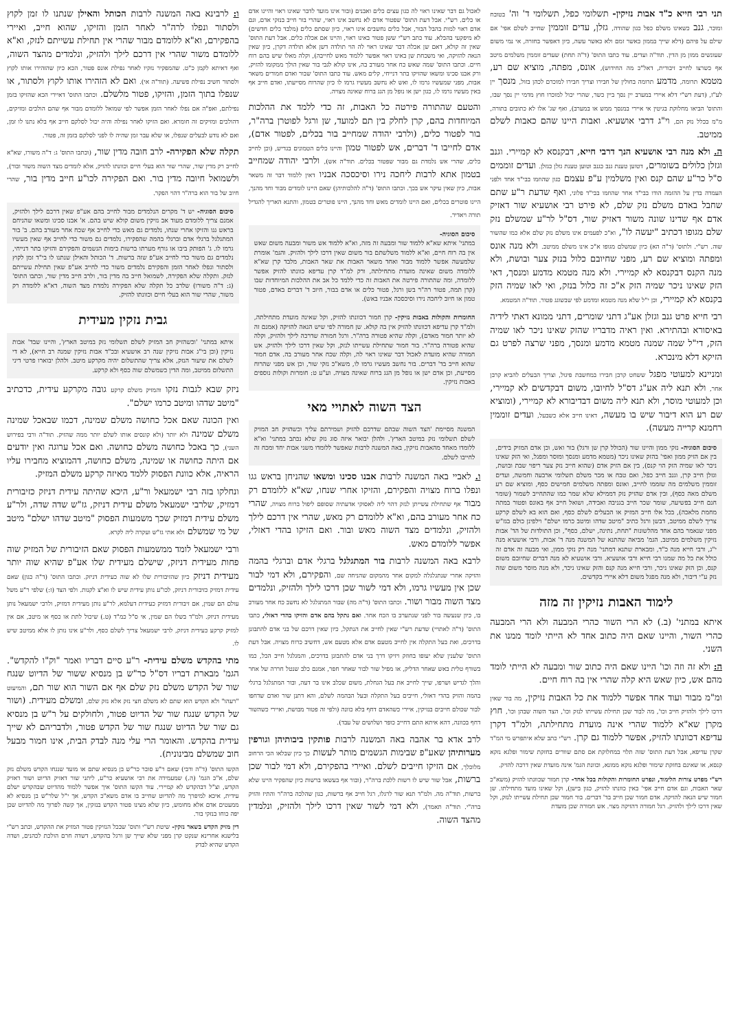תני רבי חייא כ"ד אבות נזיקין- תשלומי כפל, תשלומי ד' וה' בטובח ומוכר, גנב כשאינו משלם כפל כגון שהודה, גזלן, עדים זוממין שחייב לשלם אפי' אם שילם על פיהם (דלא שייך בממון כאשר זמם ולא כאשר עשה, כיון דאפשר בחזרה, אי נמי משום שעונשים ממון מן הדין. תוד"ה ועדים. עוד כתבו התוס' (ד"ה תחת) שעדים זוממין משלמים מיטב אף כשרצו לחייב זיבורית, דאל"כ מה החידוש), אונס, מפתה, מוציא שם רע, מטמא תרומה, מדמע תרומה בחולין של חבירו וצריך חבירו למוכרם לכהן בזול, מנסך יין לע"ז, (דעת רש"י דלא איירי במערב יין נסך ביין כשר, שהרי יכול למוכרו חוץ מדמי יין נסך שבו, והתוס' הביאו מחלוקת בגיטין אי איירי במנסך ממש או במערב), ואף שג' אלו לא כתובים בתורה, מ"מ בכלל נזק הם, וי"ג דרבי אושעיא. ואבות היינו שהם כאבות לשלם ממיטב.
ה. ולא מנה רבי אושעיא הנך דרבי חייא, דבקנסא לא קמיירי. וגנב וגזלן כלולים בשומרים, דטוען טענת גנב כגנב וטוען טענת גזלן כגזלן. ועדים זוממים ס"ל כר"ע שהם קנס ואין משלמין ע"פ עצמם כגון שהוזמו בבי"ד אחד ולפני העמדה בדין על ההזמה הודו בבי"ד אחר שהוזמו בבי"ד פלוני, ואף שדעת ר"ע שתם שחבל באדם משלם נזק שלם, לא פירט רבי אושעיא שור דאזיק אדם אף שדינו שונה משור דאזיק שור, דס"ל לר"ע שמשלם נזק שלם מגופו דכתיב "יעשה לו", וא"כ לפעמים אינו משלם נזק שלם אלא כמו שהשור שוה. רש"י. ולתוס' (ד"ה הא) כיון שמשלם מגופו א"כ אינו משלם ממיטב. ולא מנה אונס ומפתה ומוציא שם רע, מפני שחיובם כלול בנזק צער ובושת, ולא מנה הקנס דבקנסא לא קמיירי. ולא מנה מטמא מדמע ומנסך, דאי הזק שאינו ניכר שמיה הזק א"כ זה כלול בנזק, ואי לאו שמיה הזק בקנסא לא קמיירי, וכן י"ל שלא מנה מטמא ומדמע לפי שבשוגג פטור. תוד"ה המטמא.
רבי חייא פרט גנב וגזלן אע"ג דתני שומרים, דתני ממונא דאתי לידיה באיסורא ובהתירא. ואין ראיה מדבריו שהזק שאינו ניכר לאו שמיה הזק, די"ל שמה שמנה מטמא מדמע ומנסך, מפני שרצה לפרט גם הזיקא דלא מינכרא.
ומניינא למעוטי מפגל ששחט קרבן חבירו במחשבת פיגול, וצריך הבעלים להביא קרבן אחר, ולא תנא ליה אע"ג דס"ל לחיובו, משום דבקדשים לא קמיירי, וכן למעוטי מוסר, ולא תנא ליה משום דבדיבורא לא קמיירי, (ומוציא שם רע הוא דיבור שיש בו מעשה, דאינו חייב אלא כשבעל, ועדים זוממין רחמנא קרייה מעשה).
סיכום הסוגיה- נזקי ממון והיינו שור (הכולל קרן שן ורגל) בור ואש, וכן אדם המזיק בידים, בין אם הזיק ממון ואפי' בהזק שאינו ניכר (מטמא מדמע ומנסך ומוסר ומפגל, ואי הזק שאינו ניכר לאו שמיה הזק הוי קנס), בין אם הזיק אדם (שהוא חייב נזק צער ריפוי שבת ובושת, וגזלן חייב קרן, וגנב חייב כפל, ואם טבח או מכר משלם תשלומי ארבעה וחמשה, ועדים זוממין משלמים מה שזממו לחייב, ואונס ומפתה משלמים חמישים כסף, ומוציא שם רע משלם מאה כסף), ובין אדם שהזיק נזק דממילא שלא שמר כמו שהתחייב לשמור (שומר חנם חייב בפשיעה, שומר שכר חייב בגניבה ואבידה, ושואל חייב אף באונס ופטור במתה מחמת מלאכה), בכל אלו חייב המזיק או הבעלים לשלם כסף, ואם הוא בא לשלם קרקע צריך לשלם ממיטב, דבשן ורגל כתיב "מיטב שדהו ומיטב כרמו ישלם" וילפינן כולם בגז"ש מפני שנאמר בהם אחד מהלשונות "תחת, נתינה, ישלם, כסף", וכן התולדות של הד' אבות נזיקין משלמים ממיטב. הגמ' מביאה שהתנא של המשנה מנה ד' אבות, ורבי אושעיא מנה י"ג, ורבי חייא מנה כ"ד, ומבארת שתנא דמתני' מנה רק נזקי ממון, ואי מבעה זה אדם זה כולל את כל מה שמנו רבי חייא ורבי אושעיא. ורבי אושעיא לא מנה דברים שחיובם משום קנס, וכן הזק שאינו ניכר, ורבי חייא מנה קנס והזק שאינו ניכר, ולא מנה מוסר משום שזה נזק ע"י דיבור, ולא מנה מפגל משום דלא איירי בקדשים.
לימוד האבות נזיקין זה מזה
איתא במתני' (ב.) לא הרי השור כהרי המבעה ולא הרי המבעה כהרי השור, והיינו שאם היה כתוב אחד לא הייתי לומד ממנו את השני.
ה: ולא זה וזה וכו' היינו שאם היה כתוב שור ומבעה לא הייתי לומד מהם אש, כיון שאש היא קלה שהרי אין בה רוח חיים.
ומ"מ מבור ועוד אחד אפשר ללמוד את כל האבות נזיקין, מה בור שאין דרכו לילך ולהזיק חייב וכו', מה לבור שכן תחילת עשייתו לנזק וכו', הצד השוה שבהן וכו', חוץ מקרן שא"א ללמוד שהרי אינה מועדת מתחילתה, ולמ"ד דקרן עדיפא דכוונתו להזיק, אפשר ללמוד גם קרן. רש"י כתב שלא איתפרש מי המ"ד שקרן עדיפא, אבל דעת התוס' שזה תלוי במחלוקת אם סתם שוורים בחזקת שימור ופלגא נזקא קנסא, או שאינם בחזקת שימור ופלגא נזקא ממונא, וכוונת הגמ' אינה מועדת שאין דרכה להזיק.
רש"י מפרט צורות הלימוד, ונפרט החומרות והקולות בכל אחד- קרן חמור שכוונתו להזיק (משא"כ שאר האבות, וגם אדם חייב אפי' באין כוונתו להזיק, כגון בישן), וקל שאינו מועד מתחילתו. שן חמור שיש הנאה להזיקה. אדם חמור שכן חייב בד' דברים. בור חמור שכן תחילת עשייתו לנזק, וקל שאין דרכו לילך ולהזיק. רגל חמורה דהזיקה מצוי. אש חמורה שכן מועדת
לאכול גם דבר שאינו ראוי לה כגון עצים כלים ואבנים (ובור אינו מועד לדבר שאינו ראוי והיינו אדם או כלים. רש"י. אבל דעת התוס' שפטור אדם לא נחשב אינו ראוי, שהרי בור חייב בנזקי אדם, וגם אדם ראוי למות בהבל הבור, אבל כלים נחשבים אינו ראוי, כיון שסתם כלים (מלבד כלים חדשים) לא מיפקעי בהבלא. עוד כתב רש"י ששן פטור באינו ראוי, והיינו אם אכלה כלים. אבל דעת התוס' שאין זה קולא, דאם שן אכלה דבר שאינו ראוי לה הוי תולדה דשן אלא תולדה דקרן, כיון שאין הנאה להזיקה, ואי משכחת שן באינו ראוי אפשר ללמוד מאש לחייבה), וקלה מאלו שיש בהם רוח חיים. וכתבו התוס' שמה שאש כח אחר מעורב בה, אינו קולא לגבי בור שאין הולך ממקומו להזיק, ורק אבנו סכינו ומשאו שהזיקו בתר דנייחי, קלים מאש. עוד כתבו התוס' שבור ואדם חמורים משאר אבות, מפני שמעשיו גרמו לו, ואש לא נחשב מעשיו גרמו לו כיון שהרוח מסייעתו, ואדם חייב אף באין מעשיו גרמו לו, כגון ישן או נופל מן הגג ברוח שאינה מצויה.
והטעם שהתורה פירטה כל האבות, זה כדי ללמד את ההלכות המיוחדות בהם, קרן לחלק בין תם למועד, שן ורגל לפוטרן ברה"ר, בור לפטור כלים, (ולרבי יהודה שמחייב בור בכלים, לפטור אדם), אדם לחייבו ד' דברים, אש לפטור טמון והיינו כלים הטמונים בגדיש, (וכן לחייב כלים, שהרי אש נלמדת גם מבור שפטור בכלים. תוד"ה אש), ולרבי יהודה שמחייב בטמון אתא לרבות ליחכה נירו וסיכסכה אבניו דאין ללמוד דבר זה משאר אבות, כיון שאין עיקר אש בכך. וכתבו התוס' (ד"ה להלכותיהן) שאם היינו לומדים מבור וחד מהנך, היינו פוטרים בכלים, ואם היינו לומדים מאש וחד מהנך, היינו פוטרים בטמון, והתנא האריך להגדיל תורה ויאדיר.
סיכום הסוגיה-
במתני' איתא שא"א ללמוד שור ומבעה זה מזה, וא"א ללמוד אש משור ומבעה משום שאש אין בה רוח חיים, וא"א ללמוד משלשתם בור משום שאין דרכו לילך ולהזיק. והגמ' אומרת שלמעשה אפשר ללמוד מבור ואחד משאר האבות את שאר האבות, מלבד קרן שא"א ללומדה משום שאינה מועדת מתחילתה, ורק למ"ד קרן עדיפא כוונתו להזיק אפשר ללומדה, ומה שהתורה פירטה את האבות זה כדי ללמד כל אב את ההלכות המיוחדות שבו (קרן תמה, פטור רה"ר בשן ורגל, פטור כלים או אדם בבור, חיוב ד' דברים באדם, פטור טמון או חיוב ליחכה נירו וסיכסכה אבניו באש).
החומרות והקולות באבות נזיקין- קרן חמור דכוונתו להזיק, וקל שאינה מועדת מתחילתה, ולמ"ד קרן עדיפא דכוונתו להזיק אין בה קולא. שן חמורה לפי שיש הנאה להזיקה (אמנם זה לא יותר חמור מאדם), וקלה שהיא פטורה ברה"ר. ורגל חמורה שדרכה לילך ולהזיק, וקלה שהיא פטורה ברה"ר. בור חמור שתחילת עשייתו לנזק, וקל שאין דרכו לילך ולהזיק. אש חמורה שהיא מועדת לאכול דבר שאינו ראוי לה, וקלה שכח אחר מעורב בה. אדם חמור שהוא חייב בד' דברים. בור נחשב מעשיו גרמו לו, משא"כ נזקי שור, וכן אש מפני שהרוח מסייעת, וכן אדם ישן או נופל מן הגג ברוח שאינה מצויה. וע"ע ט: חומרות וקולות נוספים באבות נזיקין.
הצד השוה לאתויי מאי
המשנה מסיימת 'הצד השוה שבהם שדרכם להזיק ושמירתם עליך וכשהזיק חב המזיק לשלם תשלומי נזק במיטב הארץ'. ולהלן יבואר איזה סוג נזק שלא נכתב במתני' וא"א ללומדו מאחד מהאבות נזיקין, באה המשנה לרבות שאפשר ללומדו משני אבות יחד ומכח זה לחייבו לשלם.
ו. לאביי באה המשנה לרבות אבנו סכינו ומשאו שהניחן בראש גגו ונפלו ברוח מצויה והפקירם, והזיקו אחרי שנחו, שא"א ללומדם רק מבור אף שתחילת עשייתן לנזק דהוי ליה לאסוקי אדעתיה שסופם ליפול ברוח מצויה, שהרי כח אחר מעורב בהם, וא"א ללומדם רק מאש, שהרי אין דרכם לילך ולהזיק, ונלמדים מצד השוה מאש ובור. ואם הזיקו בהדי דאזלי, אפשר ללומדם מאש.
לרבא באה המשנה לרבות בור המתגלגל ברגלי אדם וברגלי בהמה והזיקה אחרי שנתגלגלה למקום אחר מהמקום שהניחה שם, והפקירם, ולא דמי לבור שכן אין מעשיו גרמו, ולא דמי לשור שכן דרכו לילך ולהזיק, ונלמדים מצד השוה מבור ושור. וכתבו התוס' (ד"ה מה) שבור המתגלגל לא נחשב כח אחר מעורב בו, כיון שנעשה בור לפני שנתערב בו הכח אחר. ואם נתקל בהם אדם והזיקו בהדי דאזלי, כתבו התוס' (ד"ה לאתויי) שדעת רש"י שאין לחייב את הנתקל, כיון שאין דרכם של בני אדם להתבונן בדרכים, ואת בעל התקלה אין לחייב מטעם אדם אלא מטעם אש, דחשיב כרוח מצויה. אבל דעת התוס' שלענין שלא יעופו בחוזק ויזיקו דרך בני אדם להתבונן בדרכים, והמגלגל חייב הכל, כמו בשורף טלית באש שאחר הדליק, או מפיל שור לבור שאחר חפר, אמנם כלב שנטל חררה של אחר והלך לגדיש ושרפו, שייך לחייב את בעל הגחלת, משום שכלב אינו בר דעה, ובור המתגלגל ברגלי בהמה והזיק בהדי דאזלי, חייבים בעל התקלה ובעל הבהמה לשלם, והא דתנן שור ואדם שדחפו לבור שכולם חייבים בנזיקין, איירי כשהאדם דחף בלא כוונה (ולפי זה פטור מבושת, ואיירי כשהשור דחף בכוונה, דהא איתא התם דחייב כופר ושלושים של עבד).
לרב אדא בר אהבה באה המשנה לרבות פותקין ביבותיהן וגורפין מערותיהן שאע"פ שבימות הגשמים מותר לעשות כך כיון שבלאו הכי הרחוב מלוכלך, אם הזיקו חייבים לשלם. ואיירי בהפקירם, ולא דמי לבור שכן ברשות, אבל שור שיש לו רשות ללכת ברה"ר, (ובור אף בעשאו ברשות כיון שהפקיר היינו שלא ברשות, תוד"ה מה. ולמ"ד תנא שור לרגלו, רגל חייב אף ברשות, כגון שהלכה ברה"ר והתיז והזיק ברה"י. תוד"ה תאמר), ולא דמי לשור שאין דרכו לילך ולהזיק, ונלמדין מהצד השוה.
ו: לרבינא באה המשנה לרבות הכותל והאילן שנתנו לו זמן לקוץ ולסתור ונפלו לרה"ר לאחר הזמן והזיקו, שהוא חייב, ואיירי בהפקירם, וא"א ללומדם מבור שהרי אין תחילת עשייתם לנזק, וא"א ללומדם משור שהרי אין דרכם לילך ולהזיק, ונלמדים מהצד השוה, ואף דאיתא לקמן כ"ט. שהמפקיר נזקיו לאחר נפילת אונס פטור, הכא כיון שהזהירו אותו לקוץ ולסתור חשיב נפילת פשיעה. (תוד"ה אי). ואם לא הזהירו אותו לקוץ ולסתור, או שנפלו בתוך הזמן, והזיקו, פטור מלשלם. וכתבו התוס' דאיירי הכא שהזיקו בזמן נפילתם, ואפ"ה אם נפלו לאחר הזמן אפשר לפי שמואל ללומדם מבור אף שהם הולכים ומזיקים, דהולכים ומזיקים זה חומרא. ואם הזיקו לאחר נפילה והיה יכול לסלקם חייב אף בלא נתנו לו זמן, ואם לא נודע לבעלים שנפלו, או שלא עבר זמן שהיה לו לפני לסלקם בזמן זה, פטור.
תקלה שלא הפקירה- לרב חובה מדין שור, (וכתבו התוס' ג: ד"ה משורו, שא"א לחייב רק מדין שור, שהרי שור הוא בעלי חיים וכוונתו להזיק, אלא לומדים מצד השוה משור ובור), ולשמואל חיובה מדין בור. ואם הפקירה לכו"ע חייב מדין בור, שהרי חיוב של בור הוא ברה"ר דהוי הפקר.
סיכום הסוגיה- יש ד' מקרים הנלמדים מבור לחייב בהם אע"פ שאין דרכם לילך ולהזיק, אמנם צריך ללומדם מעוד אב נזיקין משום קולא שיש בהם. א' אבנו סכינו ומשאו שהניחם בראש גגו והזיקו אחרי שנחו, נלמדים גם מאש כדי לחייב אף שכח אחר מעורב בהם. ב' בור המתגלגל ברגלי אדם וברגלי בהמה שהפקירו, נלמדים גם משור כדי לחייב אף שאין מעשיו גרמו לו. ג' הפותק ביבו או גורף מערתו ברשות בימות הגשמים והפקירם והזיקו בתר דנייחי, נלמדים גם משור כדי לחייב אע"פ שזה ברשות. ד' הכותל והאילן שנתנו לו בי"ד זמן לקוץ ולסתור ונפלו לאחר הזמן והפקירם נלמדים משור כדי לחייב אע"פ שאין תחילת עשייתם לנזק. ותקלה שלא הפקירה, לשמואל חייב בה מדין בור, ולרב חייב מדין שור, וכתבו התוס' (ג: ד"ה משורו) שלרב כל תקלה שלא הפקירה נלמדת מצד השוה, דא"א ללומדה רק משור, שהרי שור הוא בעלי חיים וכוונתו להזיק.
גבית נזקין מעידית
איתא במתני' 'וכשהזיק חב המזיק לשלם תשלומי נזק במיטב הארץ', והיינו שבד' אבות נזיקין (וכן בי"ג אבות נזיקין שנה רב אושעיא ובכ"ד אבות נזיקין שמנה רב חייא), לא די לשלם את שיעור הנזק, אלא צריך שהתשלום יהיה מקרקע מיטב. ולהלן יבוארו פרטי דיני התשלום ממיטב, ומה הדין כשמשלם שוה כסף ולא קרקע.
ניזק שבא לגבות נזקו והמזיק משלם קרקע גובה מקרקע עידית, כדכתיב "מיטב שדהו ומיטב כרמו ישלם".
ואין הכונה שאם אכל כחושה משלם שמינה, דכמו שבאכל שמינה משלם שמינה ולא יותר (ולא קונסים אותו לשלם יותר ממה שהזיק. תוד"ה ורבי בפירוש השני), כך באכל כחושה משלם כחושה. ואם אכל ערוגה ואין יודעים אם היתה כחושה או שמינה, משלם כחושה, דהמוציא מחבירו עליו הראיה, אלא כוונת הפסוק ללמד מאיזה קרקע משלם המזיק.
ונחלקו בזה רבי ישמעאל ור"ע, היכא שהיתה עידית דניזק כזיבורית דמזיק, שלרבי ישמעאל משלם עידית דניזק, גז"ש שדה שדה, ולר"ע משלם עידית דמזיק שכך משמעות הפסוק "מיטב שדהו ישלם" מיטב של מי שמשלם ולא אתי גז"ש ועקרה ליה לקרא.
ורבי ישמעאל לומד ממשמעות הפסוק שאם הזיבורית של המזיק שוה פחות מעידית דניזק, שישלם מעידית שלו אע"פ שהיא שוה יותר מעידית דניזק כיון שהזיבורית שלו לא שוה כעידית דניזק. וכתבו התוס' (ד"ה כגון) שאם עידית דמזיק כזיבורית דניזק, לכו"ע נותן עידית שיש לו וא"צ לקנות. ולפי הצד (ז:) שלפי ר"ע משל עולם הם שמין, אם זיבורית דמזיק כעידית דעלמא, לר"ע נותן מעידית דמזיק, ולרבי ישמעאל נותן מעידית דניזק. ולמ"ד בשלו הם שמין, אי ס"ל כמ"ד (ט.) שיכול לתת או כסף או מיטב, אם אין למזיק קרקע כעידית דניזק, לרבי ישמעאל צריך לשלם כסף, ולר"ע אינו נותן לו אלא ממיטב שיש לו.
מתי בהקדש משלם עידית- ר"ע סיים דבריו ואמר "וק"ו להקדש". הגמ' מבארת דבריו דס"ל כר"ש בן מנסיא ששור של הדיוט שנגח שור של הקדש משלם נזק שלם אף אם השור הוא שור תם, והמיעוט "רעהו" ולא הקדש הוא שתם לא משלם חצי נזק אלא נזק שלם, ומשלם מעידית. (ושור של הקדש שנגח שור של הדיוט פטור, ולחולקים על ר"ש בן מנסיא גם שור של הדיוט שנגח שור של הקדש פטור, ולדבריהם לא שייך עידית בהקדש. והאומר הרי עלי מנה לבדק הבית, אינו חמור מבעל חוב שמשלם מבינונית).
הקשו התוס' (ד"ה ורבי) שאם ר"ע סובר כר"ש בן מנסיא שתם או מועד שנגחו הקדש משלם נזק שלם, א"כ הגמ' (ה.) שמעמידה את רבי אושעיא כר"ע, ליתני שור דאזיק הדיוט ושור דאזיק הקדש, וצ"ל דבהקדש לא קמיירי. עוד הקשו התוס' איך אפשר ללמוד מהדיוט שבהקדש ישלם עידית, איכא למיפרך מה להדיוט שחייב בו אדם משא"כ הקדש, אך י"ל שלר"ש בן מנסיא לא ממעטים אדם אלא מחומש, כיון שלא מצינו פטור הקדש בנזקין, אך קשה לפרוך מה להדיוט שכן יפה כוחו בנזקי בור.
דין מזיק הקדש בשאר נזקין- שיטת רש"י ותוס' שבכל הנזיקין פטור המזיק את ההקדש, וכתב רש"י בלישנא אחרינא שנקט קרן מפני שלא שייך שן ורגל בהקדש, דשדה חרם הולכת לכהנים, ושדה הקדש שהיא לבדק